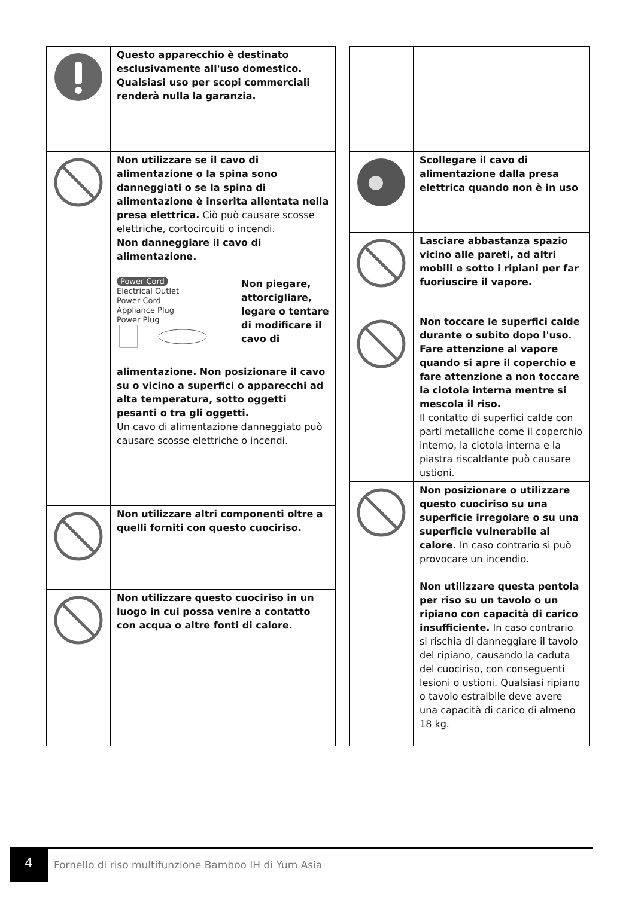| | Questo apparecchio è destinato esclusivamente all'uso domestico. Qualsiasi uso per scopi commerciali renderà nulla la garanzia. |
| | Non utilizzare se il cavo di alimentazione o la spina sono danneggiati o se la spina di alimentazione è inserita allentata nella presa elettrica. Ciò può causare scosse elettriche, cortocircuiti o incendi. Non danneggiare il cavo di alimentazione. Power Cord Electrical Outlet Power Cord Appliance Plug Power Plug Non piegare, attorcigliare, legare o tentare di modificare il cavo di alimentazione. Non posizionare il cavo su o vicino a superfici o apparecchi ad alta temperatura, sotto oggetti pesanti o tra gli oggetti. Un cavo di alimentazione danneggiato può causare scosse elettriche o incendi. |
| | Non utilizzare altri componenti oltre a quelli forniti con questo cuociriso. |
| | Non utilizzare questo cuociriso in un luogo in cui possa venire a contatto con acqua o altre fonti di calore. |
| | Scollegare il cavo di alimentazione dalla presa elettrica quando non è in uso |
| | Lasciare abbastanza spazio vicino alle pareti, ad altri mobili e sotto i ripiani per far fuoriuscire il vapore. |
| | Non toccare le superfici calde durante o subito dopo l'uso. Fare attenzione al vapore quando si apre il coperchio e fare attenzione a non toccare la ciotola interna mentre si mescola il riso. Il contatto di superfici calde con parti metalliche come il coperchio interno, la ciotola interna e la piastra riscaldante può causare ustioni. |
| | Non posizionare o utilizzare questo cuociriso su una superficie irregolare o su una superficie vulnerabile al calore. In caso contrario si può provocare un incendio. Non utilizzare questa pentola per riso su un tavolo o un ripiano con capacità di carico insufficiente. In caso contrario si rischia di danneggiare il tavolo del ripiano, causando la caduta del cuociriso, con conseguenti lesioni o ustioni. Qualsiasi ripiano o tavolo estraibile deve avere una capacità di carico di almeno 18 kg. |
4
Fornello di riso multifunzione Bamboo IH di Yum Asia